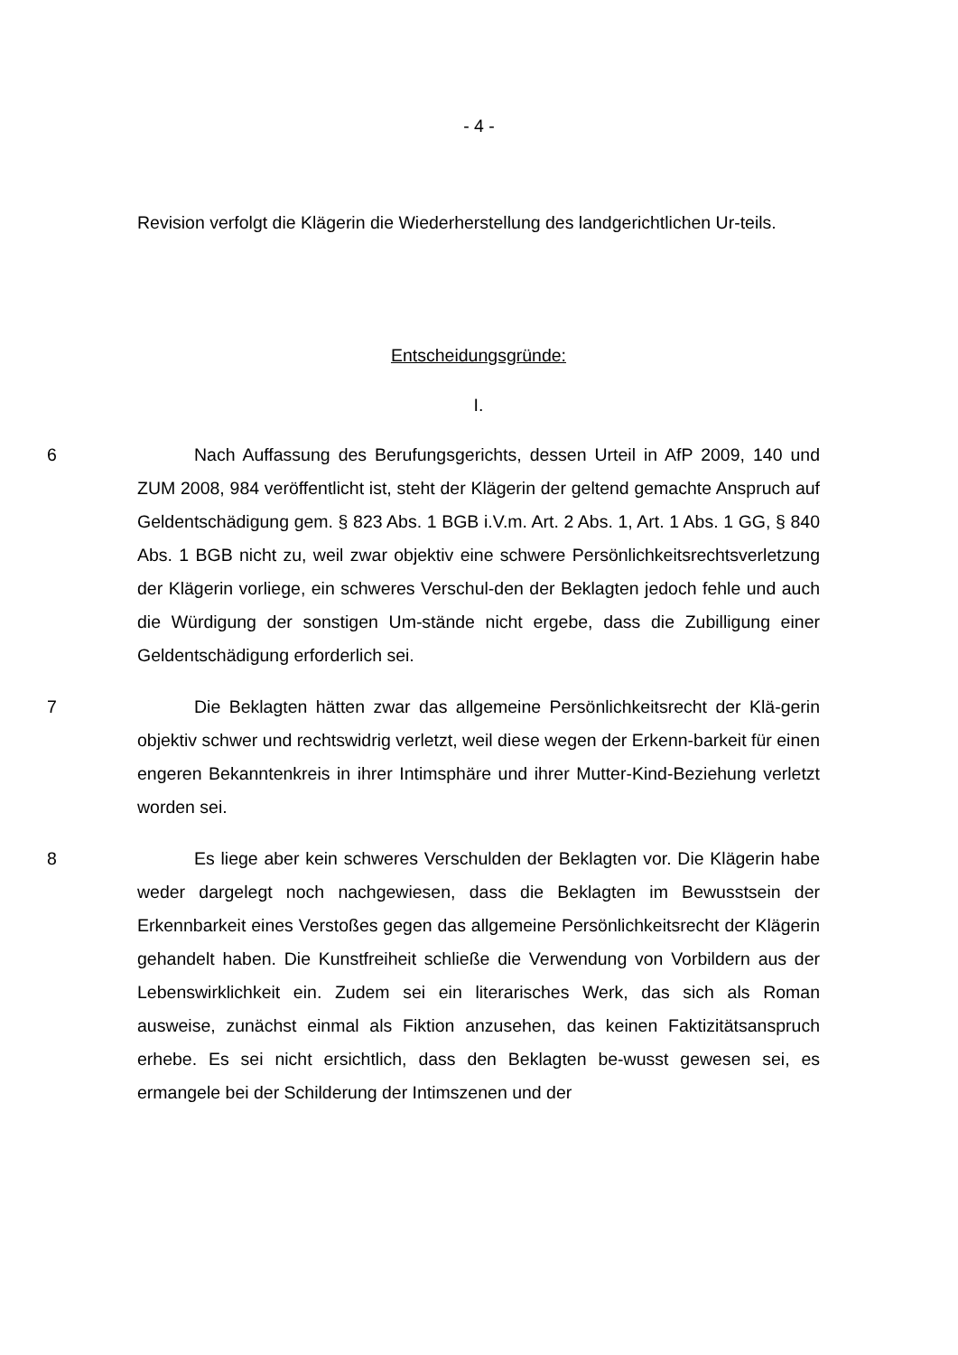- 4 -
Revision verfolgt die Klägerin die Wiederherstellung des landgerichtlichen Ur-teils.
Entscheidungsgründe:
I.
6 Nach Auffassung des Berufungsgerichts, dessen Urteil in AfP 2009, 140 und ZUM 2008, 984 veröffentlicht ist, steht der Klägerin der geltend gemachte Anspruch auf Geldentschädigung gem. § 823 Abs. 1 BGB i.V.m. Art. 2 Abs. 1, Art. 1 Abs. 1 GG, § 840 Abs. 1 BGB nicht zu, weil zwar objektiv eine schwere Persönlichkeitsrechtsverletzung der Klägerin vorliege, ein schweres Verschul-den der Beklagten jedoch fehle und auch die Würdigung der sonstigen Um-stände nicht ergebe, dass die Zubilligung einer Geldentschädigung erforderlich sei.
7 Die Beklagten hätten zwar das allgemeine Persönlichkeitsrecht der Klä-gerin objektiv schwer und rechtswidrig verletzt, weil diese wegen der Erkenn-barkeit für einen engeren Bekanntenkreis in ihrer Intimsphäre und ihrer Mutter-Kind-Beziehung verletzt worden sei.
8 Es liege aber kein schweres Verschulden der Beklagten vor. Die Klägerin habe weder dargelegt noch nachgewiesen, dass die Beklagten im Bewusstsein der Erkennbarkeit eines Verstoßes gegen das allgemeine Persönlichkeitsrecht der Klägerin gehandelt haben. Die Kunstfreiheit schließe die Verwendung von Vorbildern aus der Lebenswirklichkeit ein. Zudem sei ein literarisches Werk, das sich als Roman ausweise, zunächst einmal als Fiktion anzusehen, das keinen Faktizitätsanspruch erhebe. Es sei nicht ersichtlich, dass den Beklagten be-wusst gewesen sei, es ermangele bei der Schilderung der Intimszenen und der